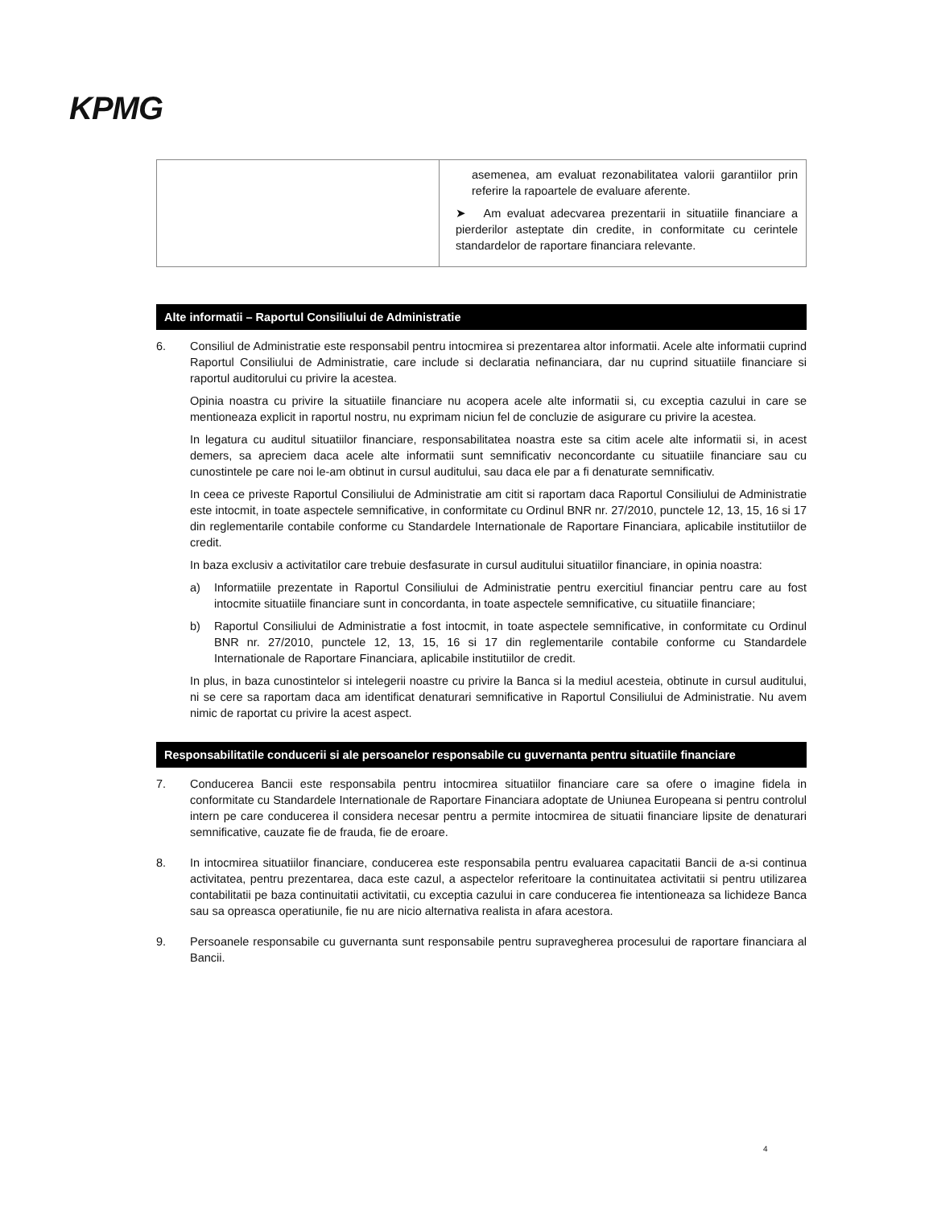KPMG
| | asemenea, am evaluat rezonabilitatea valorii garantiilor prin referire la rapoartele de evaluare aferente. ➤ Am evaluat adecvarea prezentarii in situatiile financiare a pierderilor asteptate din credite, in conformitate cu cerintele standardelor de raportare financiara relevante. |
Alte informatii – Raportul Consiliului de Administratie
6. Consiliul de Administratie este responsabil pentru intocmirea si prezentarea altor informatii. Acele alte informatii cuprind Raportul Consiliului de Administratie, care include si declaratia nefinanciara, dar nu cuprind situatiile financiare si raportul auditorului cu privire la acestea.
Opinia noastra cu privire la situatiile financiare nu acopera acele alte informatii si, cu exceptia cazului in care se mentioneaza explicit in raportul nostru, nu exprimam niciun fel de concluzie de asigurare cu privire la acestea.
In legatura cu auditul situatiilor financiare, responsabilitatea noastra este sa citim acele alte informatii si, in acest demers, sa apreciem daca acele alte informatii sunt semnificativ neconcordante cu situatiile financiare sau cu cunostintele pe care noi le-am obtinut in cursul auditului, sau daca ele par a fi denaturate semnificativ.
In ceea ce priveste Raportul Consiliului de Administratie am citit si raportam daca Raportul Consiliului de Administratie este intocmit, in toate aspectele semnificative, in conformitate cu Ordinul BNR nr. 27/2010, punctele 12, 13, 15, 16 si 17 din reglementarile contabile conforme cu Standardele Internationale de Raportare Financiara, aplicabile institutiilor de credit.
In baza exclusiv a activitatilor care trebuie desfasurate in cursul auditului situatiilor financiare, in opinia noastra:
a) Informatiile prezentate in Raportul Consiliului de Administratie pentru exercitiul financiar pentru care au fost intocmite situatiile financiare sunt in concordanta, in toate aspectele semnificative, cu situatiile financiare;
b) Raportul Consiliului de Administratie a fost intocmit, in toate aspectele semnificative, in conformitate cu Ordinul BNR nr. 27/2010, punctele 12, 13, 15, 16 si 17 din reglementarile contabile conforme cu Standardele Internationale de Raportare Financiara, aplicabile institutiilor de credit.
In plus, in baza cunostintelor si intelegerii noastre cu privire la Banca si la mediul acesteia, obtinute in cursul auditului, ni se cere sa raportam daca am identificat denaturari semnificative in Raportul Consiliului de Administratie. Nu avem nimic de raportat cu privire la acest aspect.
Responsabilitatile conducerii si ale persoanelor responsabile cu guvernanta pentru situatiile financiare
7. Conducerea Bancii este responsabila pentru intocmirea situatiilor financiare care sa ofere o imagine fidela in conformitate cu Standardele Internationale de Raportare Financiara adoptate de Uniunea Europeana si pentru controlul intern pe care conducerea il considera necesar pentru a permite intocmirea de situatii financiare lipsite de denaturari semnificative, cauzate fie de frauda, fie de eroare.
8. In intocmirea situatiilor financiare, conducerea este responsabila pentru evaluarea capacitatii Bancii de a-si continua activitatea, pentru prezentarea, daca este cazul, a aspectelor referitoare la continuitatea activitatii si pentru utilizarea contabilitatii pe baza continuitatii activitatii, cu exceptia cazului in care conducerea fie intentioneaza sa lichideze Banca sau sa opreasca operatiunile, fie nu are nicio alternativa realista in afara acestora.
9. Persoanele responsabile cu guvernanta sunt responsabile pentru supravegherea procesului de raportare financiara al Bancii.
4